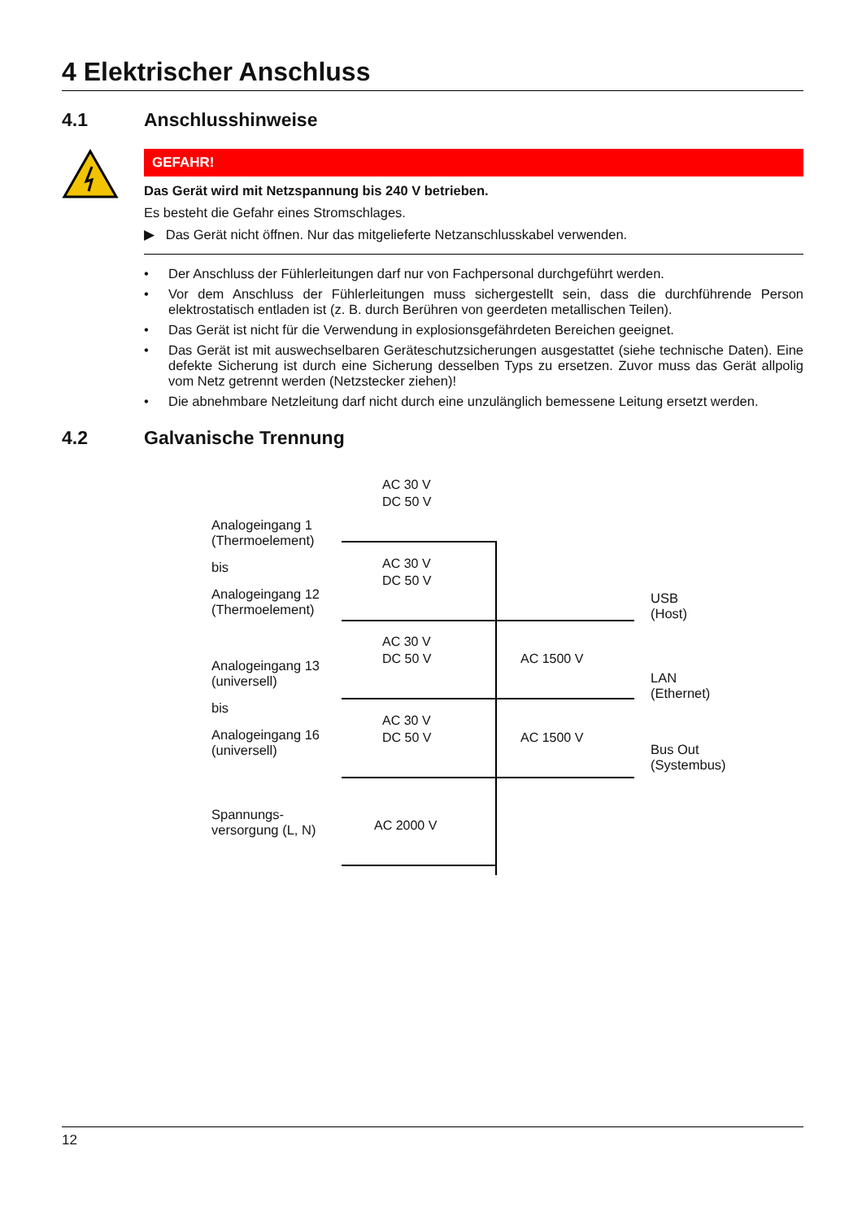4 Elektrischer Anschluss
4.1 Anschlusshinweise
GEFAHR!
Das Gerät wird mit Netzspannung bis 240 V betrieben.
Es besteht die Gefahr eines Stromschlages.
▶ Das Gerät nicht öffnen. Nur das mitgelieferte Netzanschlusskabel verwenden.
• Der Anschluss der Fühlerleitungen darf nur von Fachpersonal durchgeführt werden.
• Vor dem Anschluss der Fühlerleitungen muss sichergestellt sein, dass die durchführende Person elektrostatisch entladen ist (z. B. durch Berühren von geerdeten metallischen Teilen).
• Das Gerät ist nicht für die Verwendung in explosionsgefährdeten Bereichen geeignet.
• Das Gerät ist mit auswechselbaren Geräteschutzsicherungen ausgestattet (siehe technische Daten). Eine defekte Sicherung ist durch eine Sicherung desselben Typs zu ersetzen. Zuvor muss das Gerät allpolig vom Netz getrennt werden (Netzstecker ziehen)!
• Die abnehmbare Netzleitung darf nicht durch eine unzulänglich bemessene Leitung ersetzt werden.
4.2 Galvanische Trennung
Analogeingang 1
(Thermoelement)
bis
Analogeingang 12
(Thermoelement)
Analogeingang 13
(universell)
bis
Analogeingang 16
(universell)
Spannungs-
versorgung (L, N)
AC 30 V
DC 50 V
AC 30 V
DC 50 V
AC 30 V
DC 50 V
AC 1500 V
AC 30 V
DC 50 V
AC 1500 V
AC 2000 V
USB
(Host)
LAN
(Ethernet)
Bus Out
(Systembus)
12